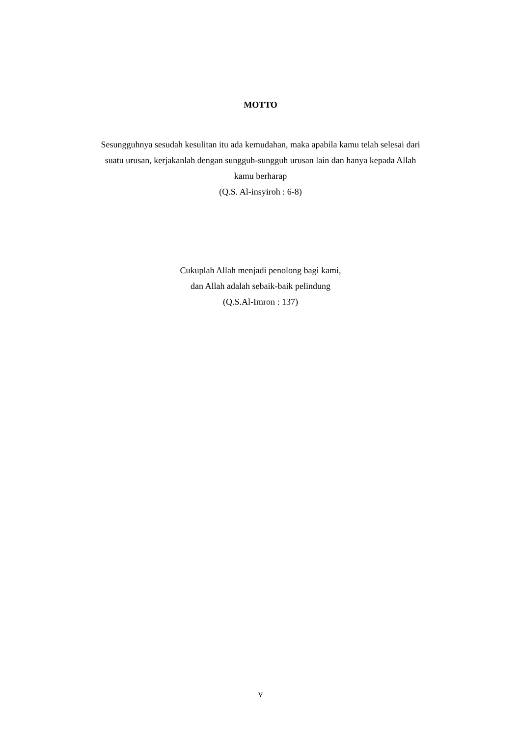MOTTO
Sesungguhnya sesudah kesulitan itu ada kemudahan, maka apabila kamu telah selesai dari suatu urusan, kerjakanlah dengan sungguh-sungguh urusan lain dan hanya kepada Allah kamu berharap
(Q.S. Al-insyiroh : 6-8)
Cukuplah Allah menjadi penolong bagi kami,
dan Allah adalah sebaik-baik pelindung
(Q.S.Al-Imron : 137)
v